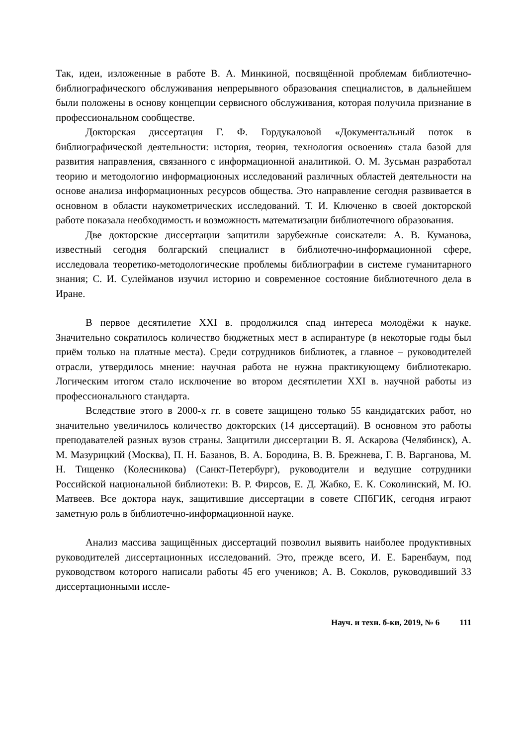Так, идеи, изложенные в работе В. А. Минкиной, посвящённой проблемам библиотечно-библиографического обслуживания непрерывного образования специалистов, в дальнейшем были положены в основу концепции сервисного обслуживания, которая получила признание в профессиональном сообществе.
Докторская диссертация Г. Ф. Гордукаловой «Документальный поток в библиографической деятельности: история, теория, технология освоения» стала базой для развития направления, связанного с информационной аналитикой. О. М. Зусьман разработал теорию и методологию информационных исследований различных областей деятельности на основе анализа информационных ресурсов общества. Это направление сегодня развивается в основном в области наукометрических исследований. Т. И. Ключенко в своей докторской работе показала необходимость и возможность математизации библиотечного образования.
Две докторские диссертации защитили зарубежные соискатели: А. В. Куманова, известный сегодня болгарский специалист в библиотечно-информационной сфере, исследовала теоретико-методологические проблемы библиографии в системе гуманитарного знания; С. И. Сулейманов изучил историю и современное состояние библиотечного дела в Иране.
В первое десятилетие XXI в. продолжился спад интереса молодёжи к науке. Значительно сократилось количество бюджетных мест в аспирантуре (в некоторые годы был приём только на платные места). Среди сотрудников библиотек, а главное – руководителей отрасли, утвердилось мнение: научная работа не нужна практикующему библиотекарю. Логическим итогом стало исключение во втором десятилетии XXI в. научной работы из профессионального стандарта.
Вследствие этого в 2000-х гг. в совете защищено только 55 кандидатских работ, но значительно увеличилось количество докторских (14 диссертаций). В основном это работы преподавателей разных вузов страны. Защитили диссертации В. Я. Аскарова (Челябинск), А. М. Мазурицкий (Москва), П. Н. Базанов, В. А. Бородина, В. В. Брежнева, Г. В. Варганова, М. Н. Тищенко (Колесникова) (Санкт-Петербург), руководители и ведущие сотрудники Российской национальной библиотеки: В. Р. Фирсов, Е. Д. Жабко, Е. К. Соколинский, М. Ю. Матвеев. Все доктора наук, защитившие диссертации в совете СПбГИК, сегодня играют заметную роль в библиотечно-информационной науке.
Анализ массива защищённых диссертаций позволил выявить наиболее продуктивных руководителей диссертационных исследований. Это, прежде всего, И. Е. Баренбаум, под руководством которого написали работы 45 его учеников; А. В. Соколов, руководивший 33 диссертационными иссле-
Науч. и техн. б-ки, 2019, № 6 111